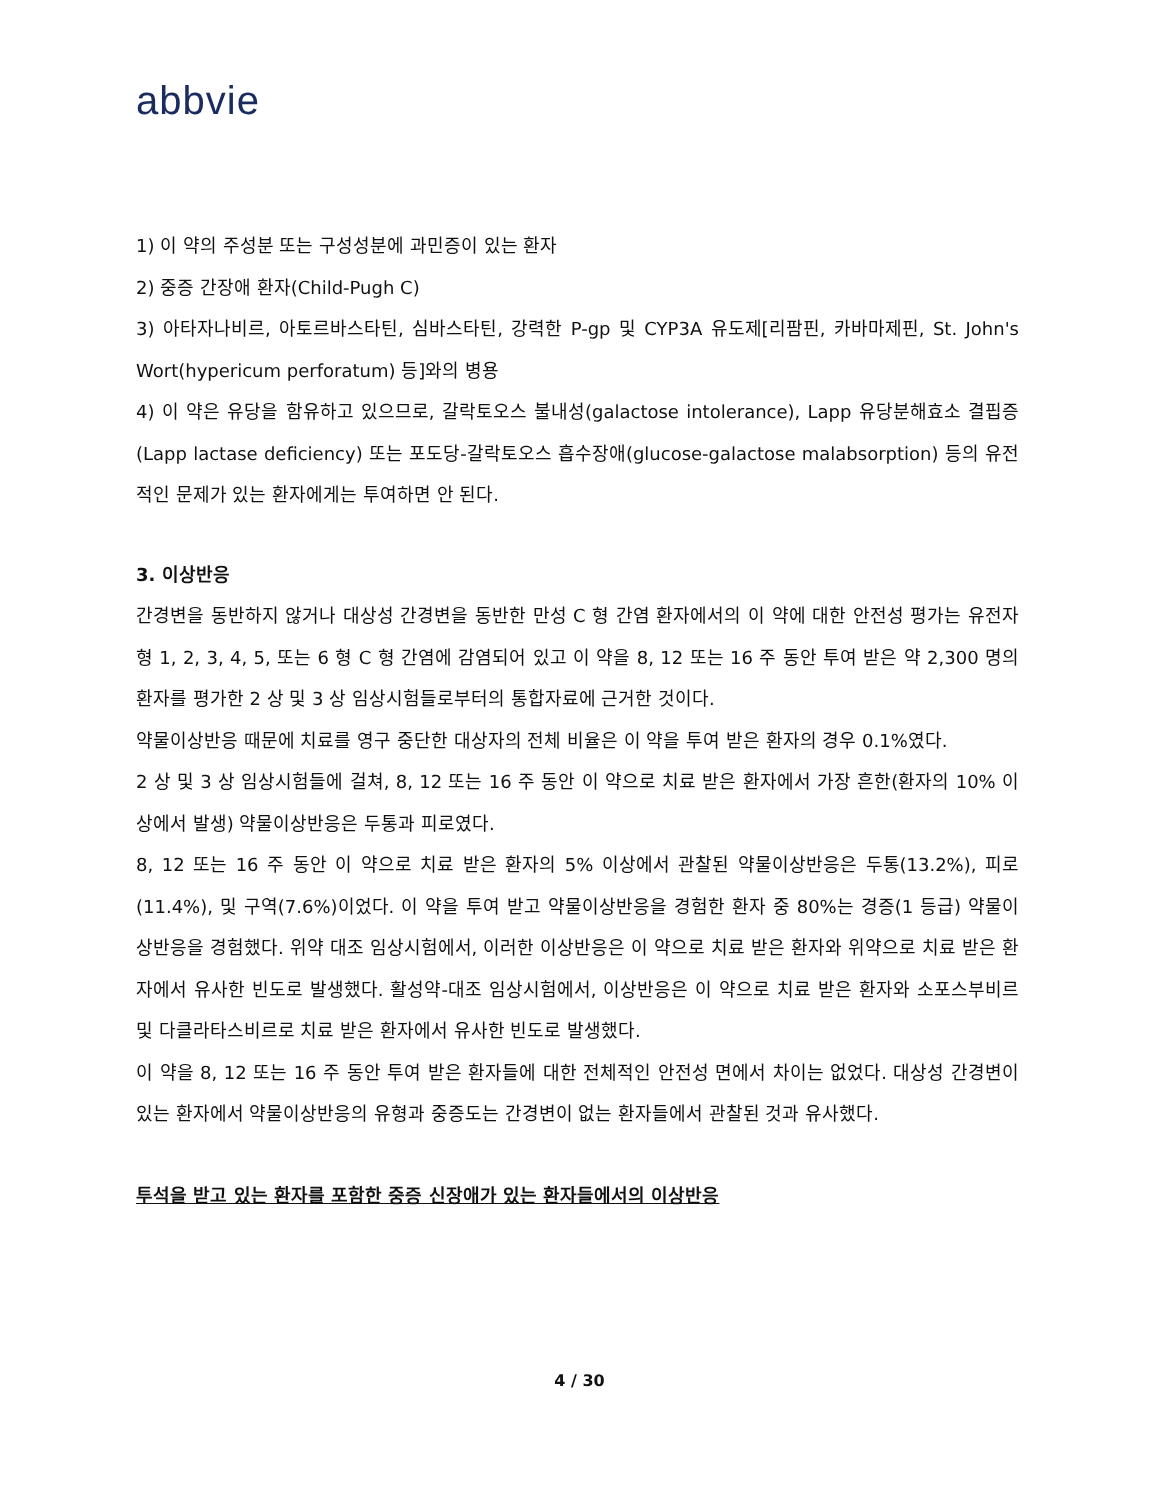abbvie
1) 이 약의 주성분 또는 구성성분에 과민증이 있는 환자
2) 중증 간장애 환자(Child-Pugh C)
3) 아타자나비르, 아토르바스타틴, 심바스타틴, 강력한 P-gp 및 CYP3A 유도제[리팜핀, 카바마제핀, St. John's Wort(hypericum perforatum) 등]와의 병용
4) 이 약은 유당을 함유하고 있으므로, 갈락토오스 불내성(galactose intolerance), Lapp 유당분해효소 결핍증(Lapp lactase deficiency) 또는 포도당-갈락토오스 흡수장애(glucose-galactose malabsorption) 등의 유전적인 문제가 있는 환자에게는 투여하면 안 된다.
3. 이상반응
간경변을 동반하지 않거나 대상성 간경변을 동반한 만성 C 형 간염 환자에서의 이 약에 대한 안전성 평가는 유전자형 1, 2, 3, 4, 5, 또는 6 형 C 형 간염에 감염되어 있고 이 약을 8, 12 또는 16 주 동안 투여 받은 약 2,300 명의 환자를 평가한 2 상 및 3 상 임상시험들로부터의 통합자료에 근거한 것이다.
약물이상반응 때문에 치료를 영구 중단한 대상자의 전체 비율은 이 약을 투여 받은 환자의 경우 0.1%였다.
2 상 및 3 상 임상시험들에 걸쳐, 8, 12 또는 16 주 동안 이 약으로 치료 받은 환자에서 가장 흔한(환자의 10% 이상에서 발생) 약물이상반응은 두통과 피로였다.
8, 12 또는 16 주 동안 이 약으로 치료 받은 환자의 5% 이상에서 관찰된 약물이상반응은 두통(13.2%), 피로(11.4%), 및 구역(7.6%)이었다. 이 약을 투여 받고 약물이상반응을 경험한 환자 중 80%는 경증(1 등급) 약물이상반응을 경험했다. 위약 대조 임상시험에서, 이러한 이상반응은 이 약으로 치료 받은 환자와 위약으로 치료 받은 환자에서 유사한 빈도로 발생했다. 활성약-대조 임상시험에서, 이상반응은 이 약으로 치료 받은 환자와 소포스부비르 및 다클라타스비르로 치료 받은 환자에서 유사한 빈도로 발생했다.
이 약을 8, 12 또는 16 주 동안 투여 받은 환자들에 대한 전체적인 안전성 면에서 차이는 없었다. 대상성 간경변이 있는 환자에서 약물이상반응의 유형과 중증도는 간경변이 없는 환자들에서 관찰된 것과 유사했다.
투석을 받고 있는 환자를 포함한 중증 신장애가 있는 환자들에서의 이상반응
4 / 30